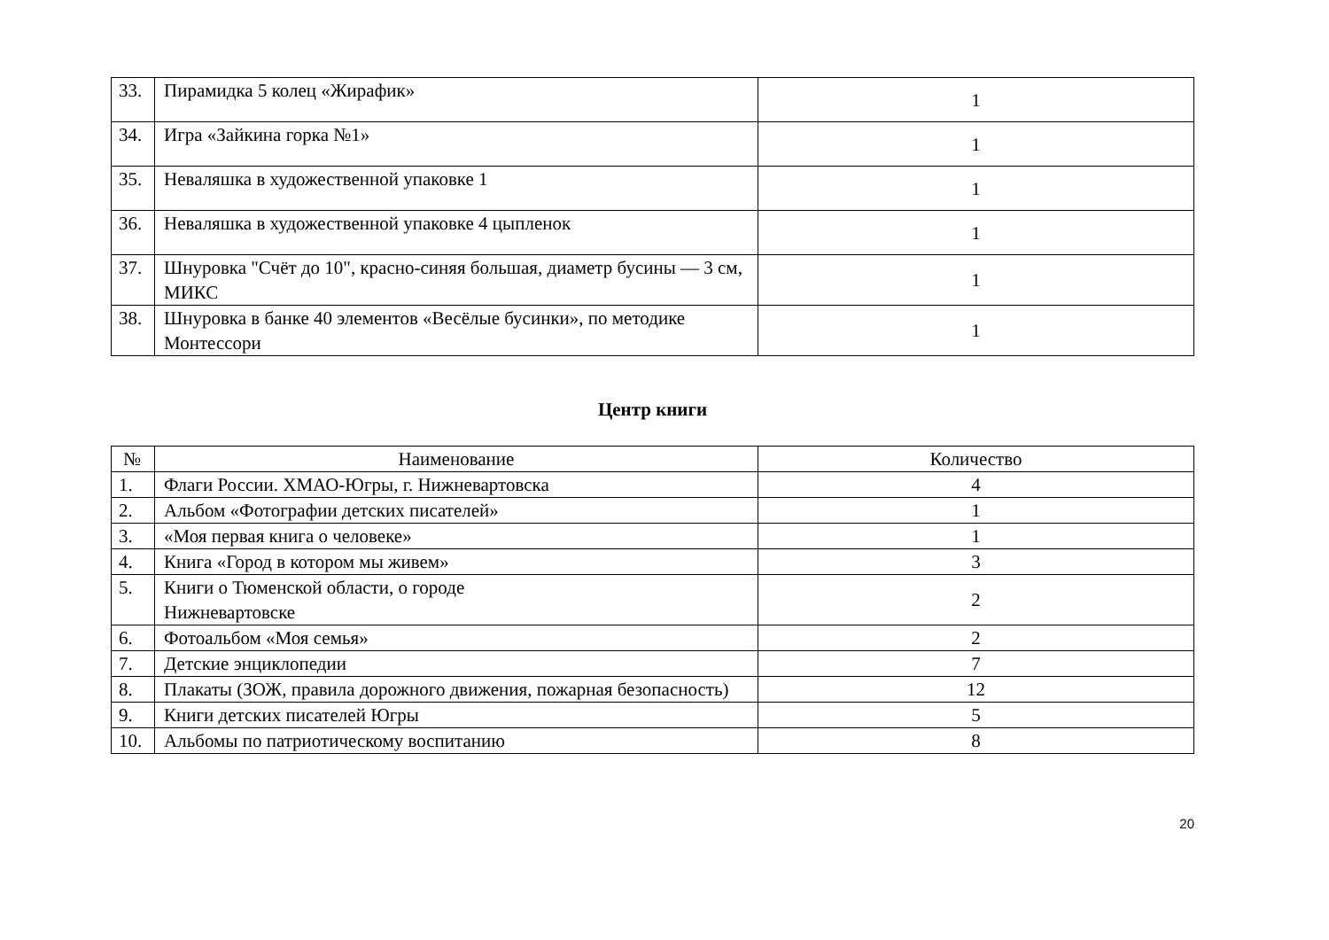| 33. | Пирамидка 5 колец «Жирафик» | 1 |
| 34. | Игра «Зайкина горка №1» | 1 |
| 35. | Неваляшка в художественной упаковке 1 | 1 |
| 36. | Неваляшка в художественной упаковке 4 цыпленок | 1 |
| 37. | Шнуровка "Счёт до 10", красно-синяя большая, диаметр бусины — 3 см, МИКС | 1 |
| 38. | Шнуровка в банке 40 элементов «Весёлые бусинки», по методике Монтессори | 1 |
Центр книги
| № | Наименование | Количество |
| --- | --- | --- |
| 1. | Флаги России. ХМАО-Югры, г. Нижневартовска | 4 |
| 2. | Альбом «Фотографии детских писателей» | 1 |
| 3. | «Моя первая книга о человеке» | 1 |
| 4. | Книга «Город в котором мы живем» | 3 |
| 5. | Книги о Тюменской области, о городе Нижневартовске | 2 |
| 6. | Фотоальбом «Моя семья» | 2 |
| 7. | Детские энциклопедии | 7 |
| 8. | Плакаты (ЗОЖ, правила дорожного движения, пожарная безопасность) | 12 |
| 9. | Книги детских писателей Югры | 5 |
| 10. | Альбомы по патриотическому воспитанию | 8 |
20